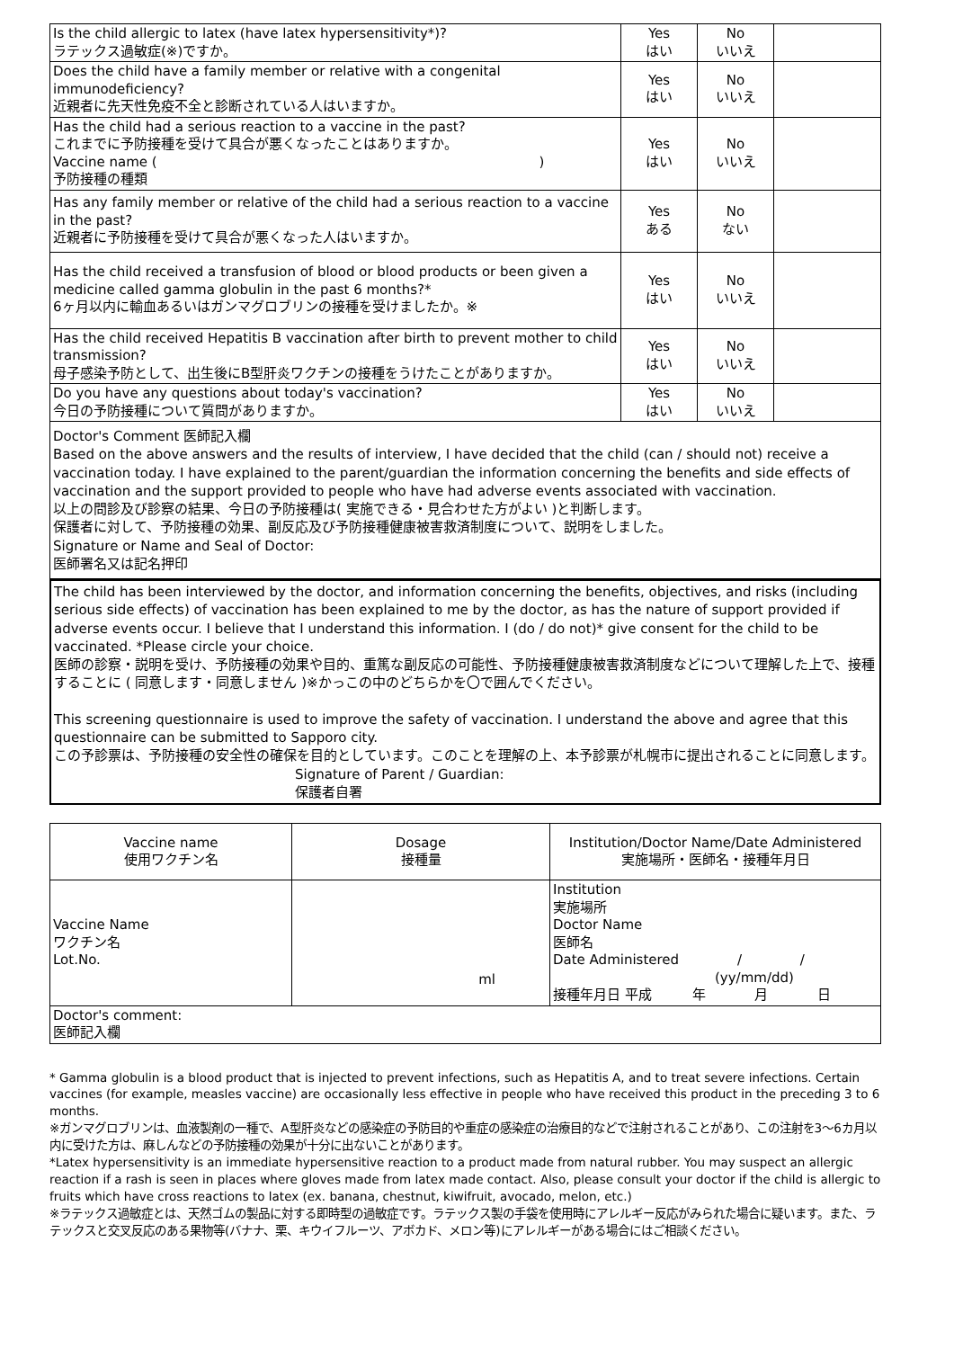| Is the child allergic to latex (have latex hypersensitivity*)? ラテックス過敏症(※)ですか。 | Yes はい | No いいえ | |
| Does the child have a family member or relative with a congenital immunodeficiency? 近親者に先天性免疫不全と診断されている人はいますか。 | Yes はい | No いいえ | |
| Has the child had a serious reaction to a vaccine in the past? これまでに予防接種を受けて具合が悪くなったことはありますか。 Vaccine name ( ) 予防接種の種類 | Yes はい | No いいえ | |
| Has any family member or relative of the child had a serious reaction to a vaccine in the past? 近親者に予防接種を受けて具合が悪くなった人はいますか。 | Yes ある | No ない | |
| Has the child received a transfusion of blood or blood products or been given a medicine called gamma globulin in the past 6 months?* 6ヶ月以内に輸血あるいはガンマグロブリンの接種を受けましたか。※ | Yes はい | No いいえ | |
| Has the child received Hepatitis B vaccination after birth to prevent mother to child transmission? 母子感染予防として、出生後にB型肝炎ワクチンの接種をうけたことがありますか。 | Yes はい | No いいえ | |
| Do you have any questions about today's vaccination? 今日の予防接種について質問がありますか。 | Yes はい | No いいえ | |
Doctor's Comment 医師記入欄
Based on the above answers and the results of interview, I have decided that the child (can / should not) receive a vaccination today. I have explained to the parent/guardian the information concerning the benefits and side effects of vaccination and the support provided to people who have had adverse events associated with vaccination.
以上の問診及び診察の結果、今日の予防接種は( 実施できる・見合わせた方がよい )と判断します。
保護者に対して、予防接種の効果、副反応及び予防接種健康被害救済制度について、説明をしました。
Signature or Name and Seal of Doctor:
医師署名又は記名押印
The child has been interviewed by the doctor, and information concerning the benefits, objectives, and risks (including serious side effects) of vaccination has been explained to me by the doctor, as has the nature of support provided if adverse events occur. I believe that I understand this information. I (do / do not)* give consent for the child to be vaccinated. *Please circle your choice.
医師の診察・説明を受け、予防接種の効果や目的、重篤な副反応の可能性、予防接種健康被害救済制度などについて理解した上で、接種することに ( 同意します・同意しません )※かっこの中のどちらかを〇で囲んでください。
This screening questionnaire is used to improve the safety of vaccination. I understand the above and agree that this questionnaire can be submitted to Sapporo city.
この予診票は、予防接種の安全性の確保を目的としています。このことを理解の上、本予診票が札幌市に提出されることに同意します。
Signature of Parent / Guardian:
保護者自署
| Vaccine name 使用ワクチン名 | Dosage 接種量 | Institution/Doctor Name/Date Administered 実施場所・医師名・接種年月日 |
| --- | --- | --- |
| Vaccine Name ワクチン名 Lot.No. | ml | Institution 実施場所 Doctor Name 医師名 Date Administered / / (yy/mm/dd) 接種年月日 平成 年 月 日 |
| Doctor's comment: 医師記入欄 | | |
* Gamma globulin is a blood product that is injected to prevent infections, such as Hepatitis A, and to treat severe infections. Certain vaccines (for example, measles vaccine) are occasionally less effective in people who have received this product in the preceding 3 to 6 months.
※ガンマグロブリンは、血液製剤の一種で、A型肝炎などの感染症の予防目的や重症の感染症の治療目的などで注射されることがあり、この注射を3～6カ月以内に受けた方は、麻しんなどの予防接種の効果が十分に出ないことがあります。
*Latex hypersensitivity is an immediate hypersensitive reaction to a product made from natural rubber. You may suspect an allergic reaction if a rash is seen in places where gloves made from latex made contact. Also, please consult your doctor if the child is allergic to fruits which have cross reactions to latex (ex. banana, chestnut, kiwifruit, avocado, melon, etc.)
※ラテックス過敏症とは、天然ゴムの製品に対する即時型の過敏症です。ラテックス製の手袋を使用時にアレルギー反応がみられた場合に疑います。また、ラテックスと交叉反応のある果物等(バナナ、栗、キウイフルーツ、アボカド、メロン等)にアレルギーがある場合にはご相談ください。